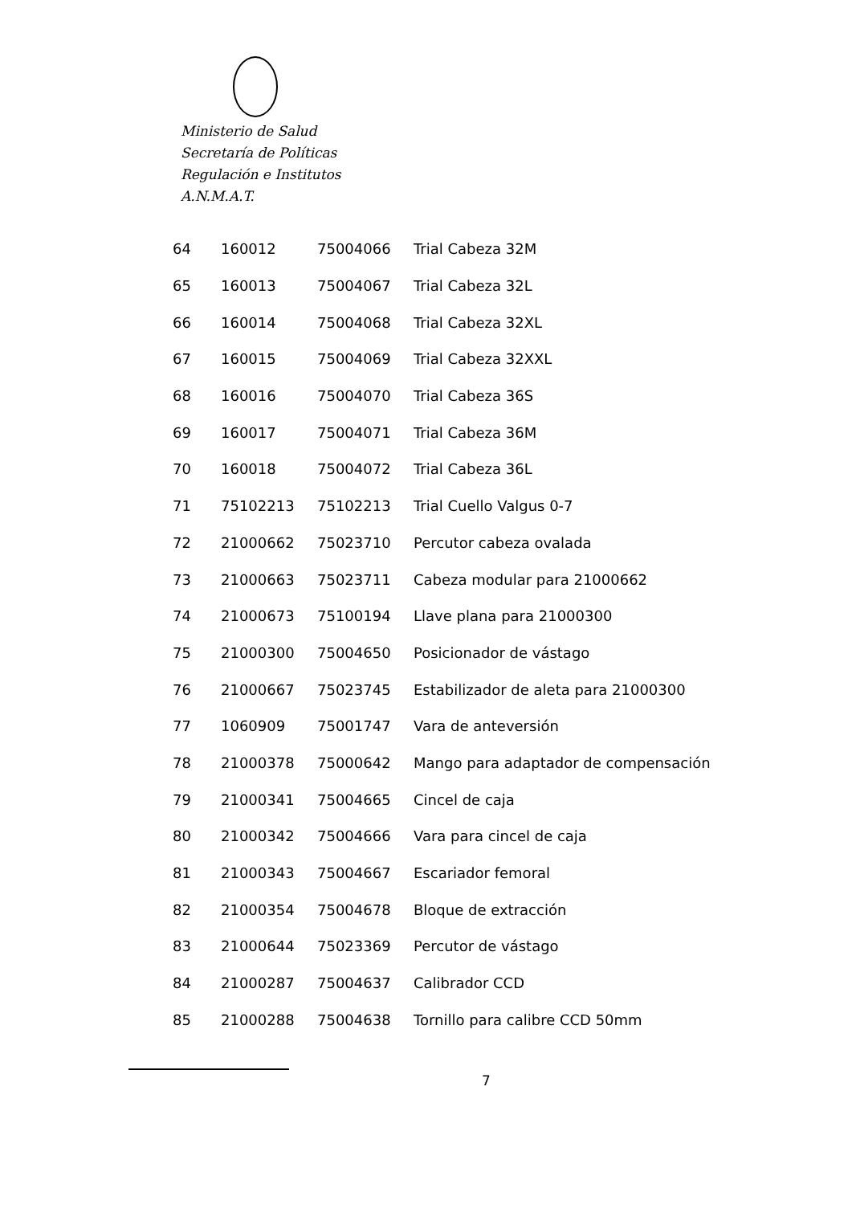Ministerio de Salud
Secretaría de Políticas
Regulación e Institutos
A.N.M.A.T.
| 64 | 160012 | 75004066 | Trial Cabeza 32M |
| 65 | 160013 | 75004067 | Trial Cabeza 32L |
| 66 | 160014 | 75004068 | Trial Cabeza 32XL |
| 67 | 160015 | 75004069 | Trial Cabeza 32XXL |
| 68 | 160016 | 75004070 | Trial Cabeza 36S |
| 69 | 160017 | 75004071 | Trial Cabeza 36M |
| 70 | 160018 | 75004072 | Trial Cabeza 36L |
| 71 | 75102213 | 75102213 | Trial Cuello Valgus 0-7 |
| 72 | 21000662 | 75023710 | Percutor cabeza ovalada |
| 73 | 21000663 | 75023711 | Cabeza modular para 21000662 |
| 74 | 21000673 | 75100194 | Llave plana para 21000300 |
| 75 | 21000300 | 75004650 | Posicionador de vástago |
| 76 | 21000667 | 75023745 | Estabilizador de aleta para 21000300 |
| 77 | 1060909 | 75001747 | Vara de anteversión |
| 78 | 21000378 | 75000642 | Mango para adaptador de compensación |
| 79 | 21000341 | 75004665 | Cincel de caja |
| 80 | 21000342 | 75004666 | Vara para cincel de caja |
| 81 | 21000343 | 75004667 | Escariador femoral |
| 82 | 21000354 | 75004678 | Bloque de extracción |
| 83 | 21000644 | 75023369 | Percutor de vástago |
| 84 | 21000287 | 75004637 | Calibrador CCD |
| 85 | 21000288 | 75004638 | Tornillo para calibre CCD 50mm |
7